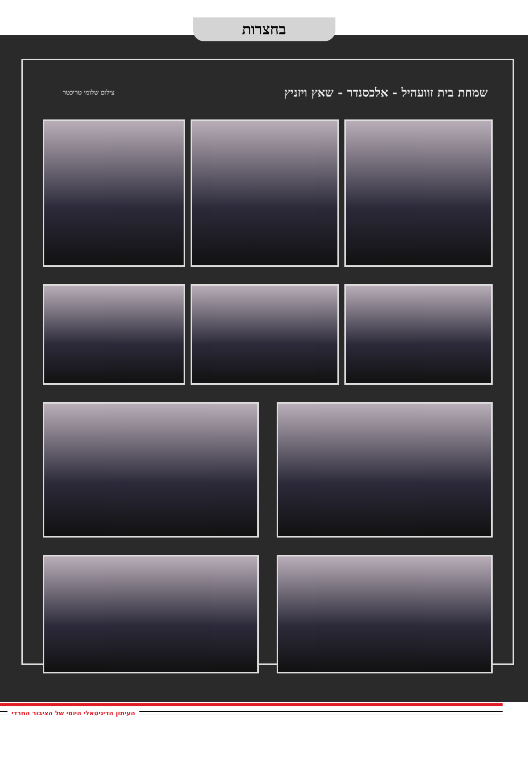בחצרות
שמחת בית זוועהיל - אלכסנדר - שאץ ויזניץ
צילום שלומי טריכטר
העיתון הדיגיטאלי היומי של הציבור החרדי